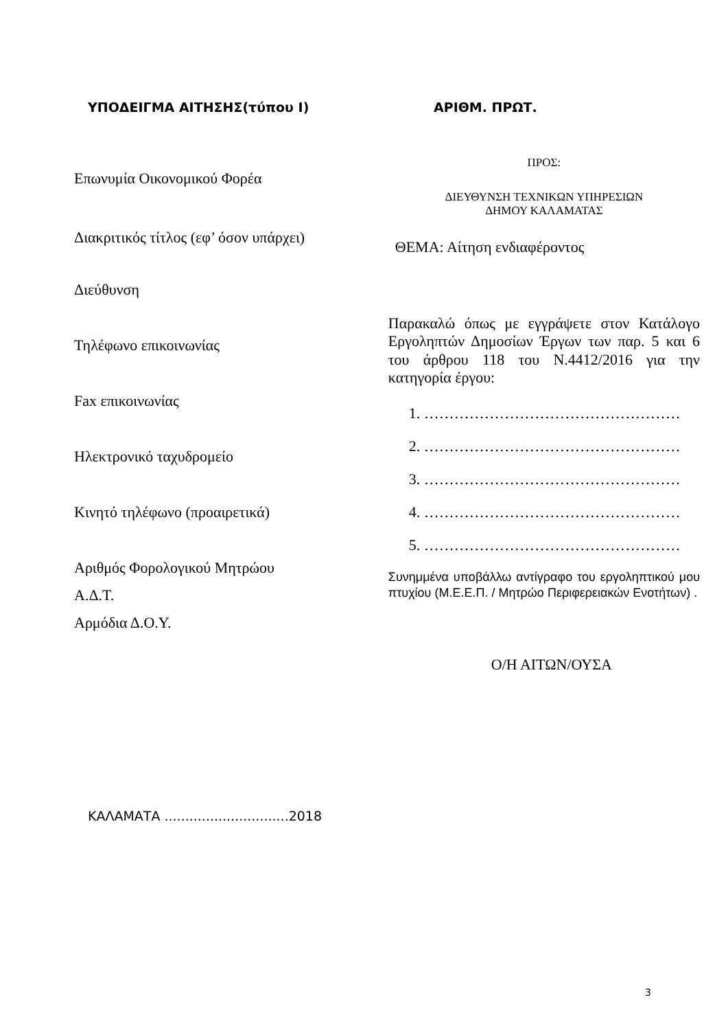ΥΠΟΔΕΙΓΜΑ ΑΙΤΗΣΗΣ(τύπου Ι) ΑΡΙΘΜ. ΠΡΩΤ.
Επωνυμία Οικονομικού Φορέα
Διακριτικός τίτλος (εφ’ όσον υπάρχει)
Διεύθυνση
Τηλέφωνο επικοινωνίας
Fax επικοινωνίας
Ηλεκτρονικό ταχυδρομείο
Κινητό τηλέφωνο (προαιρετικά)
Αριθμός Φορολογικού Μητρώου
Α.Δ.Τ.
Αρμόδια Δ.Ο.Υ.
ΠΡΟΣ:
ΔΙΕΥΘΥΝΣΗ ΤΕΧΝΙΚΩΝ ΥΠΗΡΕΣΙΩΝ
ΔΗΜΟΥ ΚΑΛΑΜΑΤΑΣ
ΘΕΜΑ: Αίτηση ενδιαφέροντος
Παρακαλώ όπως με εγγράψετε στον Κατάλογο Εργοληπτών Δημοσίων Έργων των παρ. 5 και 6 του άρθρου 118 του Ν.4412/2016 για την κατηγορία έργου:
1. ……………………………………………
2. ……………………………………………
3. ……………………………………………
4. ……………………………………………
5. ……………………………………………
Συνημμένα υποβάλλω αντίγραφο του εργοληπτικού μου πτυχίου (Μ.Ε.Ε.Π. / Μητρώο Περιφερειακών Ενοτήτων) .
Ο/Η ΑΙΤΩΝ/ΟΥΣΑ
ΚΑΛΑΜΑΤΑ ..............................2018
3